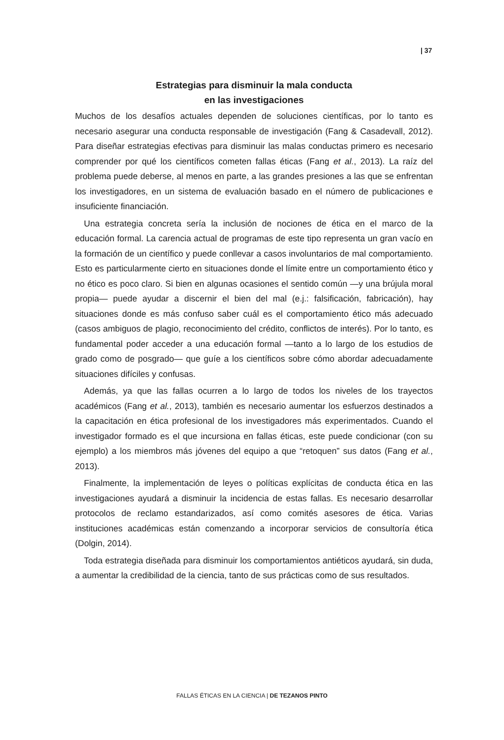| 37
Estrategias para disminuir la mala conducta
en las investigaciones
Muchos de los desafíos actuales dependen de soluciones científicas, por lo tanto es necesario asegurar una conducta responsable de investigación (Fang & Casadevall, 2012). Para diseñar estrategias efectivas para disminuir las malas conductas primero es necesario comprender por qué los científicos cometen fallas éticas (Fang et al., 2013). La raíz del problema puede deberse, al menos en parte, a las grandes presiones a las que se enfrentan los investigadores, en un sistema de evaluación basado en el número de publicaciones e insuficiente financiación.
Una estrategia concreta sería la inclusión de nociones de ética en el marco de la educación formal. La carencia actual de programas de este tipo representa un gran vacío en la formación de un científico y puede conllevar a casos involuntarios de mal comportamiento. Esto es particularmente cierto en situaciones donde el límite entre un comportamiento ético y no ético es poco claro. Si bien en algunas ocasiones el sentido común —y una brújula moral propia— puede ayudar a discernir el bien del mal (e.j.: falsificación, fabricación), hay situaciones donde es más confuso saber cuál es el comportamiento ético más adecuado (casos ambiguos de plagio, reconocimiento del crédito, conflictos de interés). Por lo tanto, es fundamental poder acceder a una educación formal —tanto a lo largo de los estudios de grado como de posgrado— que guíe a los científicos sobre cómo abordar adecuadamente situaciones difíciles y confusas.
Además, ya que las fallas ocurren a lo largo de todos los niveles de los trayectos académicos (Fang et al., 2013), también es necesario aumentar los esfuerzos destinados a la capacitación en ética profesional de los investigadores más experimentados. Cuando el investigador formado es el que incursiona en fallas éticas, este puede condicionar (con su ejemplo) a los miembros más jóvenes del equipo a que “retoquen” sus datos (Fang et al., 2013).
Finalmente, la implementación de leyes o políticas explícitas de conducta ética en las investigaciones ayudará a disminuir la incidencia de estas fallas. Es necesario desarrollar protocolos de reclamo estandarizados, así como comités asesores de ética. Varias instituciones académicas están comenzando a incorporar servicios de consultoría ética (Dolgin, 2014).
Toda estrategia diseñada para disminuir los comportamientos antiéticos ayudará, sin duda, a aumentar la credibilidad de la ciencia, tanto de sus prácticas como de sus resultados.
FALLAS ÉTICAS EN LA CIENCIA | DE TEZANOS PINTO